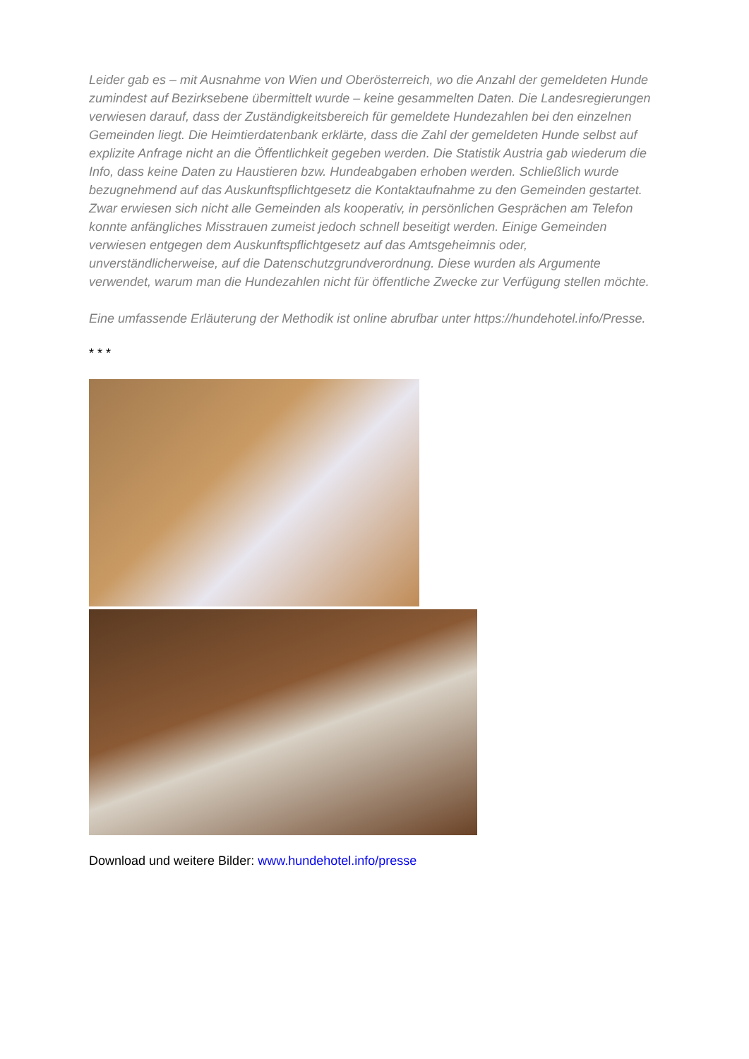Leider gab es – mit Ausnahme von Wien und Oberösterreich, wo die Anzahl der gemeldeten Hunde zumindest auf Bezirksebene übermittelt wurde – keine gesammelten Daten. Die Landesregierungen verwiesen darauf, dass der Zuständigkeitsbereich für gemeldete Hundezahlen bei den einzelnen Gemeinden liegt. Die Heimtierdatenbank erklärte, dass die Zahl der gemeldeten Hunde selbst auf explizite Anfrage nicht an die Öffentlichkeit gegeben werden. Die Statistik Austria gab wiederum die Info, dass keine Daten zu Haustieren bzw. Hundeabgaben erhoben werden. Schließlich wurde bezugnehmend auf das Auskunftspflichtgesetz die Kontaktaufnahme zu den Gemeinden gestartet. Zwar erwiesen sich nicht alle Gemeinden als kooperativ, in persönlichen Gesprächen am Telefon konnte anfängliches Misstrauen zumeist jedoch schnell beseitigt werden. Einige Gemeinden verwiesen entgegen dem Auskunftspflichtgesetz auf das Amtsgeheimnis oder, unverständlicherweise, auf die Datenschutzgrundverordnung. Diese wurden als Argumente verwendet, warum man die Hundezahlen nicht für öffentliche Zwecke zur Verfügung stellen möchte.
Eine umfassende Erläuterung der Methodik ist online abrufbar unter https://hundehotel.info/Presse.
* * *
Download und weitere Bilder: www.hundehotel.info/presse